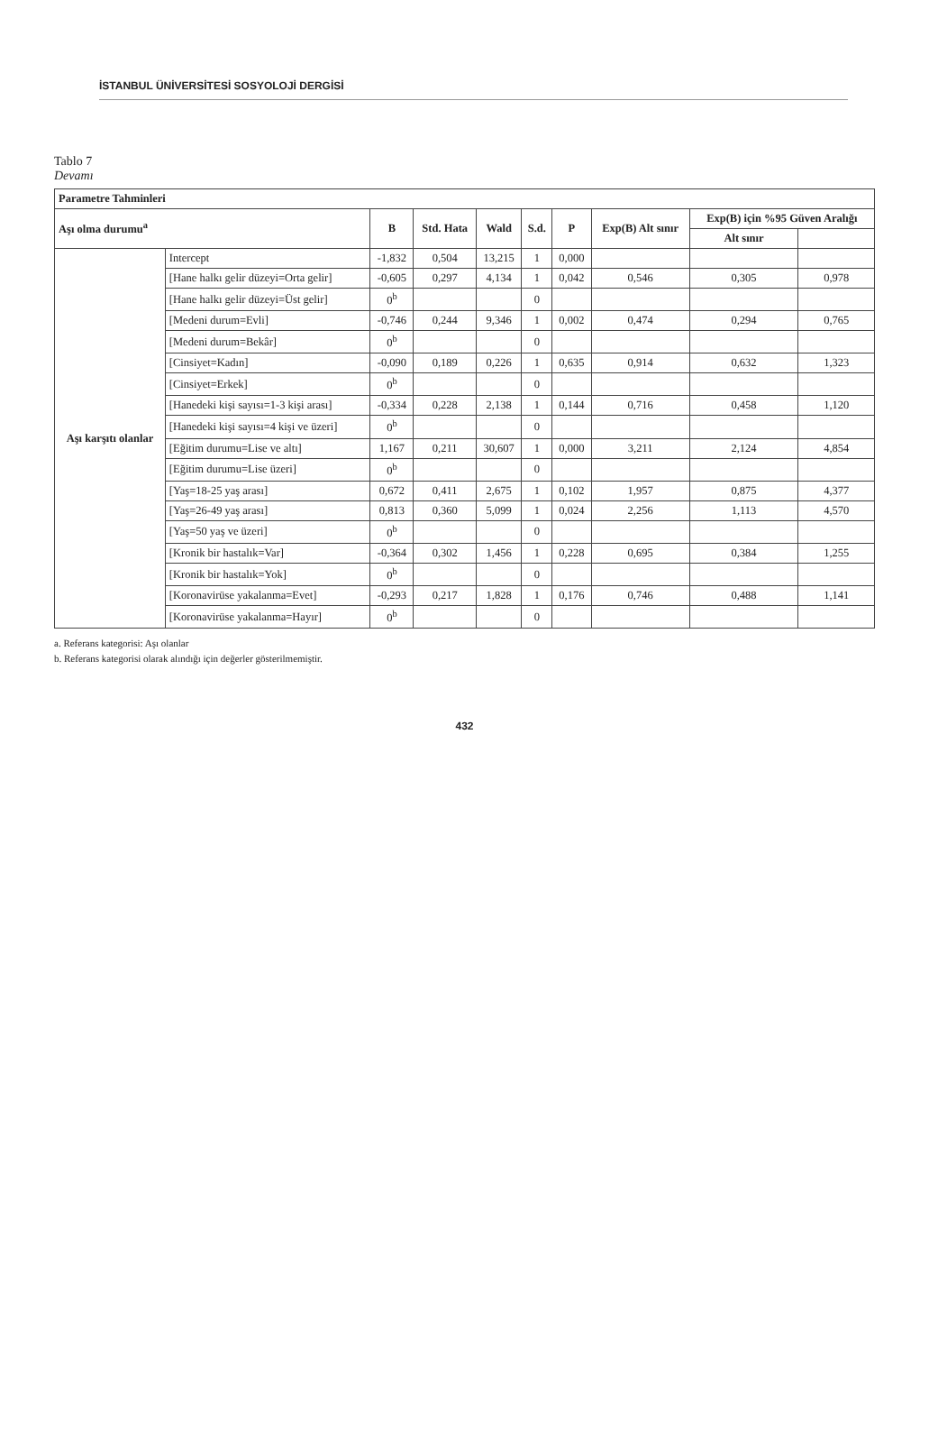İSTANBUL ÜNİVERSİTESİ SOSYOLOJİ DERGİSİ
Tablo 7
Devamı
| Parametre Tahminleri | | | | | | | | | |
| --- | --- | --- | --- | --- | --- | --- | --- | --- | --- |
| Aşı olma durumu<sup>a</sup> | | B | Std. Hata | Wald | S.d. | P | Exp(B) Alt sınır | Exp(B) için %95 Güven Aralığı | |
| | | | | | | | | Alt sınır | |
| Aşı karşıtı olanlar | Intercept | -1,832 | 0,504 | 13,215 | 1 | 0,000 | | | |
| | [Hane halkı gelir düzeyi=Orta gelir] | -0,605 | 0,297 | 4,134 | 1 | 0,042 | 0,546 | 0,305 | 0,978 |
| | [Hane halkı gelir düzeyi=Üst gelir] | 0<sup>b</sup> | | | 0 | | | | |
| | [Medeni durum=Evli] | -0,746 | 0,244 | 9,346 | 1 | 0,002 | 0,474 | 0,294 | 0,765 |
| | [Medeni durum=Bekâr] | 0<sup>b</sup> | | | 0 | | | | |
| | [Cinsiyet=Kadın] | -0,090 | 0,189 | 0,226 | 1 | 0,635 | 0,914 | 0,632 | 1,323 |
| | [Cinsiyet=Erkek] | 0<sup>b</sup> | | | 0 | | | | |
| | [Hanedeki kişi sayısı=1-3 kişi arası] | -0,334 | 0,228 | 2,138 | 1 | 0,144 | 0,716 | 0,458 | 1,120 |
| | [Hanedeki kişi sayısı=4 kişi ve üzeri] | 0<sup>b</sup> | | | 0 | | | | |
| | [Eğitim durumu=Lise ve altı] | 1,167 | 0,211 | 30,607 | 1 | 0,000 | 3,211 | 2,124 | 4,854 |
| | [Eğitim durumu=Lise üzeri] | 0<sup>b</sup> | | | 0 | | | | |
| | [Yaş=18-25 yaş arası] | 0,672 | 0,411 | 2,675 | 1 | 0,102 | 1,957 | 0,875 | 4,377 |
| | [Yaş=26-49 yaş arası] | 0,813 | 0,360 | 5,099 | 1 | 0,024 | 2,256 | 1,113 | 4,570 |
| | [Yaş=50 yaş ve üzeri] | 0<sup>b</sup> | | | 0 | | | | |
| | [Kronik bir hastalık=Var] | -0,364 | 0,302 | 1,456 | 1 | 0,228 | 0,695 | 0,384 | 1,255 |
| | [Kronik bir hastalık=Yok] | 0<sup>b</sup> | | | 0 | | | | |
| | [Koronavirüse yakalanma=Evet] | -0,293 | 0,217 | 1,828 | 1 | 0,176 | 0,746 | 0,488 | 1,141 |
| | [Koronavirüse yakalanma=Hayır] | 0<sup>b</sup> | | | 0 | | | | |
a. Referans kategorisi: Aşı olanlar
b. Referans kategorisi olarak alındığı için değerler gösterilmemiştir.
432